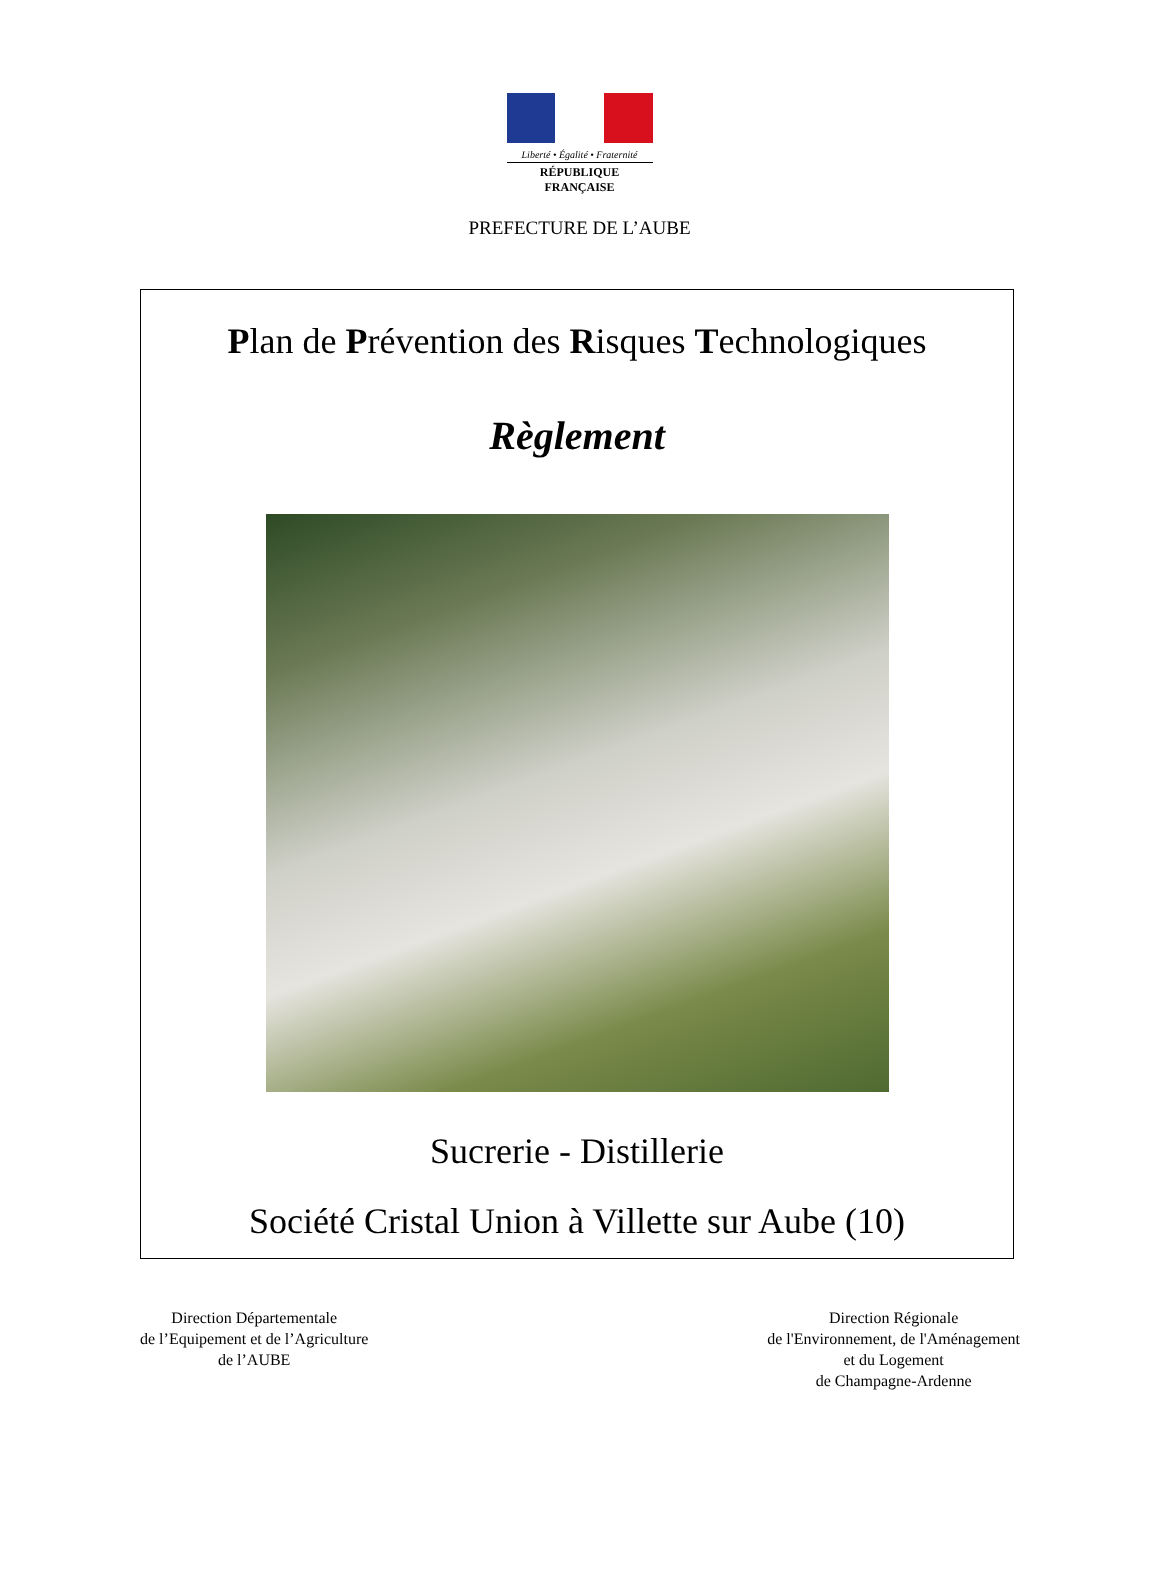Liberté • Égalité • Fraternité
RÉPUBLIQUE FRANÇAISE
PREFECTURE DE L’AUBE
Plan de Prévention des Risques Technologiques
Règlement
Sucrerie - Distillerie
Société Cristal Union à Villette sur Aube (10)
Direction Départementale
de l’Equipement et de l’Agriculture
de l’AUBE
Direction Régionale
de l'Environnement, de l'Aménagement
et du Logement
de Champagne-Ardenne